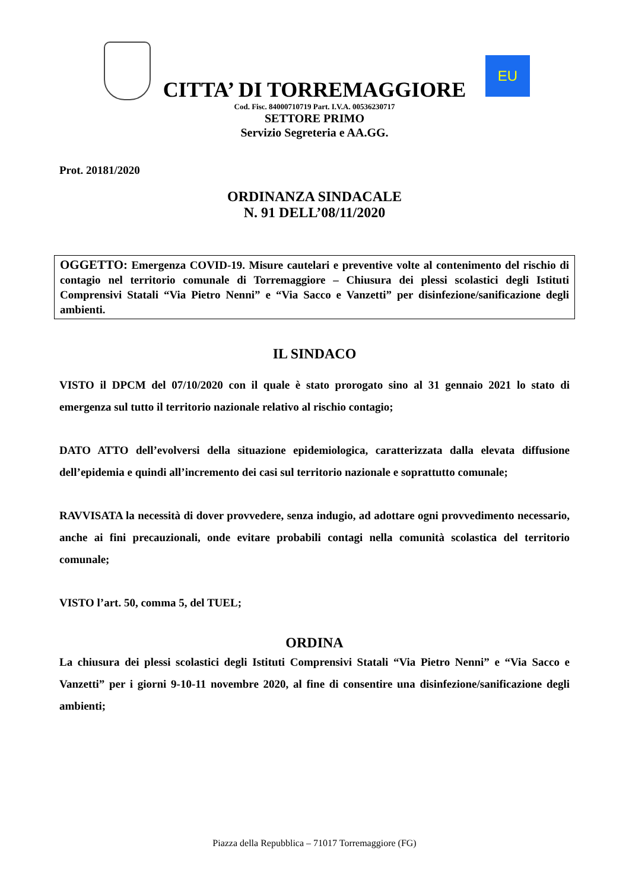CITTA’ DI TORREMAGGIORE
EU
Cod. Fisc. 84000710719 Part. I.V.A. 00536230717
SETTORE PRIMO
Servizio Segreteria e AA.GG.
Prot. 20181/2020
ORDINANZA SINDACALE
N. 91 DELL’08/11/2020
OGGETTO: Emergenza COVID-19. Misure cautelari e preventive volte al contenimento del rischio di contagio nel territorio comunale di Torremaggiore – Chiusura dei plessi scolastici degli Istituti Comprensivi Statali “Via Pietro Nenni” e “Via Sacco e Vanzetti” per disinfezione/sanificazione degli ambienti.
IL SINDACO
VISTO il DPCM del 07/10/2020 con il quale è stato prorogato sino al 31 gennaio 2021 lo stato di emergenza sul tutto il territorio nazionale relativo al rischio contagio;
DATO ATTO dell’evolversi della situazione epidemiologica, caratterizzata dalla elevata diffusione dell’epidemia e quindi all’incremento dei casi sul territorio nazionale e soprattutto comunale;
RAVVISATA la necessità di dover provvedere, senza indugio, ad adottare ogni provvedimento necessario, anche ai fini precauzionali, onde evitare probabili contagi nella comunità scolastica del territorio comunale;
VISTO l’art. 50, comma 5, del TUEL;
ORDINA
La chiusura dei plessi scolastici degli Istituti Comprensivi Statali “Via Pietro Nenni” e “Via Sacco e Vanzetti” per i giorni 9-10-11 novembre 2020, al fine di consentire una disinfezione/sanificazione degli ambienti;
Piazza della Repubblica – 71017 Torremaggiore (FG)